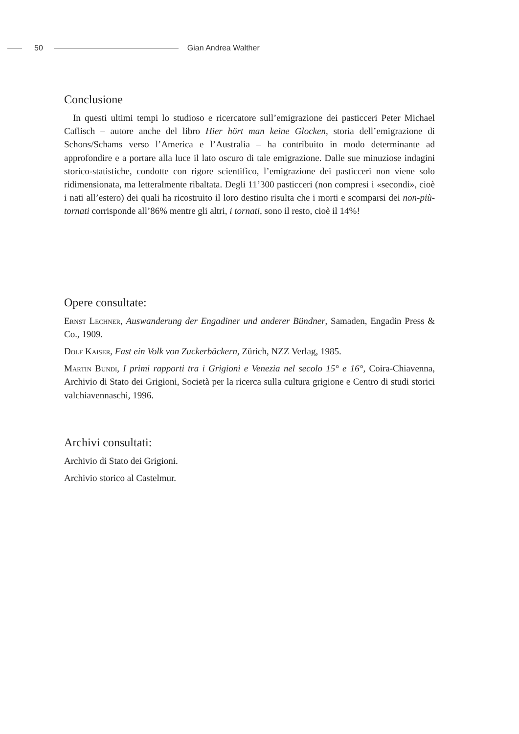50 Gian Andrea Walther
Conclusione
In questi ultimi tempi lo studioso e ricercatore sull’emigrazione dei pasticceri Peter Michael Caflisch – autore anche del libro Hier hört man keine Glocken, storia dell’emigrazione di Schons/Schams verso l’America e l’Australia – ha contribuito in modo determinante ad approfondire e a portare alla luce il lato oscuro di tale emigrazione. Dalle sue minuziose indagini storico-statistiche, condotte con rigore scientifico, l’emigrazione dei pasticceri non viene solo ridimensionata, ma letteralmente ribaltata. Degli 11’300 pasticceri (non compresi i «secondi», cioè i nati all’estero) dei quali ha ricostruito il loro destino risulta che i morti e scomparsi dei non-più-tornati corrisponde all’86% mentre gli altri, i tornati, sono il resto, cioè il 14%!
Opere consultate:
Ernst Lechner, Auswanderung der Engadiner und anderer Bündner, Samaden, Engadin Press & Co., 1909.
Dolf Kaiser, Fast ein Volk von Zuckerbäckern, Zürich, NZZ Verlag, 1985.
Martin Bundi, I primi rapporti tra i Grigioni e Venezia nel secolo 15° e 16°, Coira-Chiavenna, Archivio di Stato dei Grigioni, Società per la ricerca sulla cultura grigione e Centro di studi storici valchiavennaschi, 1996.
Archivi consultati:
Archivio di Stato dei Grigioni.
Archivio storico al Castelmur.